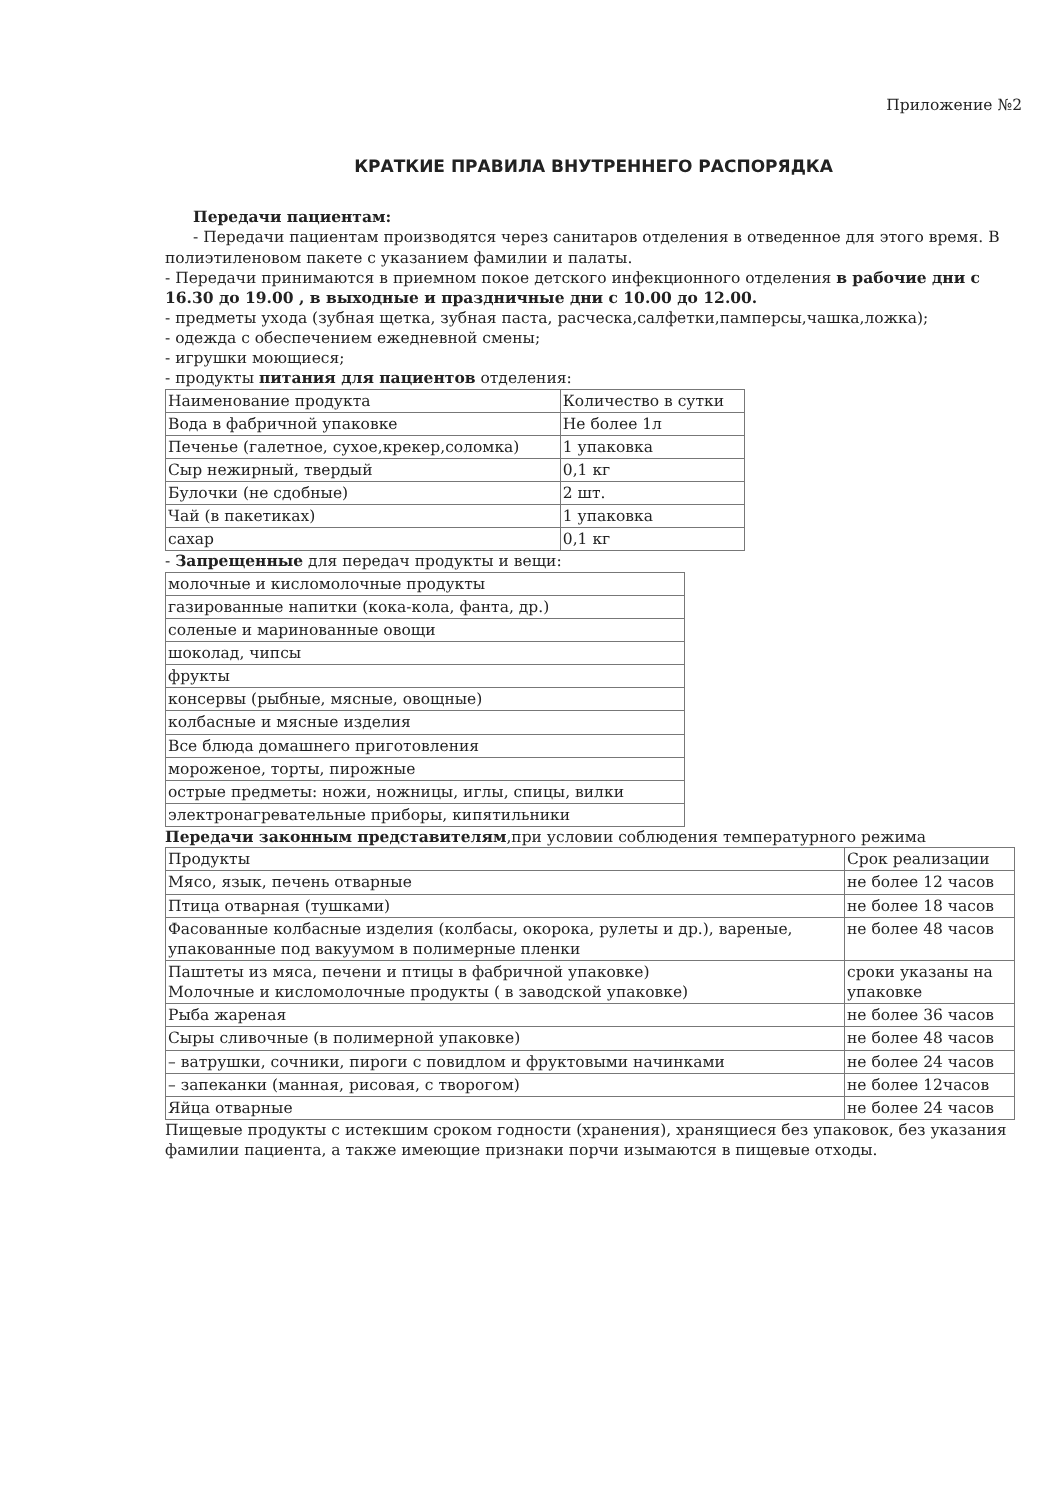Приложение №2
КРАТКИЕ ПРАВИЛА ВНУТРЕННЕГО РАСПОРЯДКА
Передачи пациентам:
- Передачи пациентам производятся через санитаров отделения в отведенное для этого время. В полиэтиленовом пакете с указанием фамилии и палаты.
- Передачи принимаются в приемном покое детского инфекционного отделения в рабочие дни с 16.30 до 19.00 , в выходные и праздничные дни с 10.00 до 12.00.
- предметы ухода (зубная щетка, зубная паста, расческа,салфетки,памперсы,чашка,ложка);
- одежда с обеспечением ежедневной смены;
- игрушки моющиеся;
- продукты питания для пациентов отделения:
| Наименование продукта | Количество в сутки |
| Вода в фабричной упаковке | Не более 1л |
| Печенье (галетное, сухое,крекер,соломка) | 1 упаковка |
| Сыр нежирный, твердый | 0,1 кг |
| Булочки (не сдобные) | 2 шт. |
| Чай (в пакетиках) | 1 упаковка |
| сахар | 0,1 кг |
- Запрещенные для передач продукты и вещи:
| молочные и кисломолочные продукты |
| газированные напитки (кока-кола, фанта, др.) |
| соленые и маринованные овощи |
| шоколад, чипсы |
| фрукты |
| консервы (рыбные, мясные, овощные) |
| колбасные и мясные изделия |
| Все блюда домашнего приготовления |
| мороженое, торты, пирожные |
| острые предметы: ножи, ножницы, иглы, спицы, вилки |
| электронагревательные приборы, кипятильники |
Передачи законным представителям,при условии соблюдения температурного режима
| Продукты | Срок реализации |
| Мясо, язык, печень отварные | не более 12 часов |
| Птица отварная (тушками) | не более 18 часов |
| Фасованные колбасные изделия (колбасы, окорока, рулеты и др.), вареные, упакованные под вакуумом в полимерные пленки | не более 48 часов |
| Паштеты из мяса, печени и птицы в фабричной упаковке) Молочные и кисломолочные продукты ( в заводской упаковке) | сроки указаны на упаковке |
| Рыба жареная | не более 36 часов |
| Сыры сливочные (в полимерной упаковке) | не более 48 часов |
| – ватрушки, сочники, пироги с повидлом и фруктовыми начинками | не более 24 часов |
| – запеканки (манная, рисовая, с творогом) | не более 12часов |
| Яйца отварные | не более 24 часов |
Пищевые продукты с истекшим сроком годности (хранения), хранящиеся без упаковок, без указания фамилии пациента, а также имеющие признаки порчи изымаются в пищевые отходы.